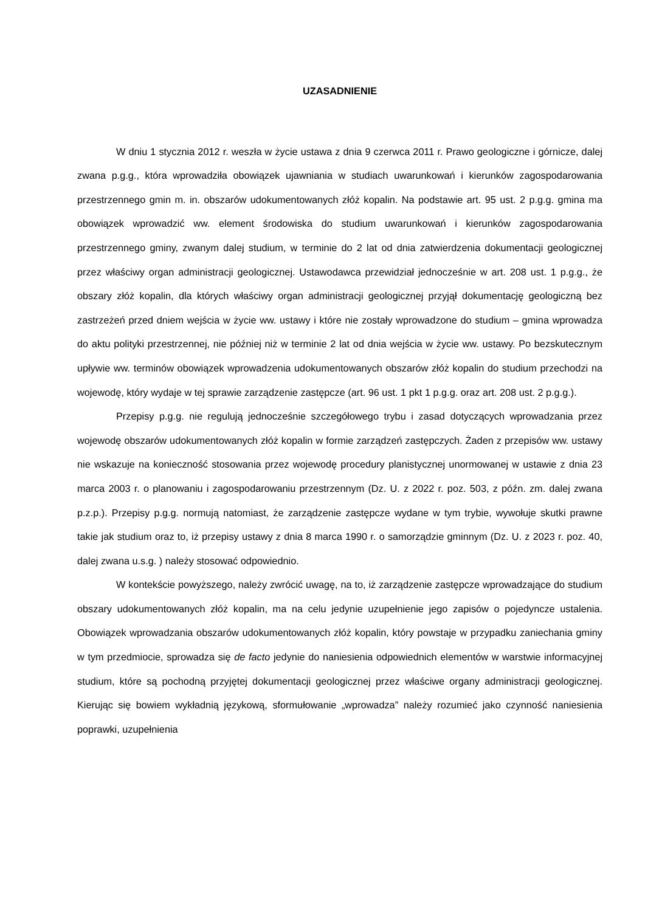UZASADNIENIE
W dniu 1 stycznia 2012 r. weszła w życie ustawa z dnia 9 czerwca 2011 r. Prawo geologiczne i górnicze, dalej zwana p.g.g., która wprowadziła obowiązek ujawniania w studiach uwarunkowań i kierunków zagospodarowania przestrzennego gmin m. in. obszarów udokumentowanych złóż kopalin. Na podstawie art. 95 ust. 2 p.g.g. gmina ma obowiązek wprowadzić ww. element środowiska do studium uwarunkowań i kierunków zagospodarowania przestrzennego gminy, zwanym dalej studium, w terminie do 2 lat od dnia zatwierdzenia dokumentacji geologicznej przez właściwy organ administracji geologicznej. Ustawodawca przewidział jednocześnie w art. 208 ust. 1 p.g.g., że obszary złóż kopalin, dla których właściwy organ administracji geologicznej przyjął dokumentację geologiczną bez zastrzeżeń przed dniem wejścia w życie ww. ustawy i które nie zostały wprowadzone do studium – gmina wprowadza do aktu polityki przestrzennej, nie później niż w terminie 2 lat od dnia wejścia w życie ww. ustawy. Po bezskutecznym upływie ww. terminów obowiązek wprowadzenia udokumentowanych obszarów złóż kopalin do studium przechodzi na wojewodę, który wydaje w tej sprawie zarządzenie zastępcze (art. 96 ust. 1 pkt 1 p.g.g. oraz art. 208 ust. 2 p.g.g.).
Przepisy p.g.g. nie regulują jednocześnie szczegółowego trybu i zasad dotyczących wprowadzania przez wojewodę obszarów udokumentowanych złóż kopalin w formie zarządzeń zastępczych. Żaden z przepisów ww. ustawy nie wskazuje na konieczność stosowania przez wojewodę procedury planistycznej unormowanej w ustawie z dnia 23 marca 2003 r. o planowaniu i zagospodarowaniu przestrzennym (Dz. U. z 2022 r. poz. 503, z późn. zm. dalej zwana p.z.p.). Przepisy p.g.g. normują natomiast, że zarządzenie zastępcze wydane w tym trybie, wywołuje skutki prawne takie jak studium oraz to, iż przepisy ustawy z dnia 8 marca 1990 r. o samorządzie gminnym (Dz. U. z 2023 r. poz. 40, dalej zwana u.s.g. ) należy stosować odpowiednio.
W kontekście powyższego, należy zwrócić uwagę, na to, iż zarządzenie zastępcze wprowadzające do studium obszary udokumentowanych złóż kopalin, ma na celu jedynie uzupełnienie jego zapisów o pojedyncze ustalenia. Obowiązek wprowadzania obszarów udokumentowanych złóż kopalin, który powstaje w przypadku zaniechania gminy w tym przedmiocie, sprowadza się de facto jedynie do naniesienia odpowiednich elementów w warstwie informacyjnej studium, które są pochodną przyjętej dokumentacji geologicznej przez właściwe organy administracji geologicznej. Kierując się bowiem wykładnią językową, sformułowanie „wprowadza” należy rozumieć jako czynność naniesienia poprawki, uzupełnienia